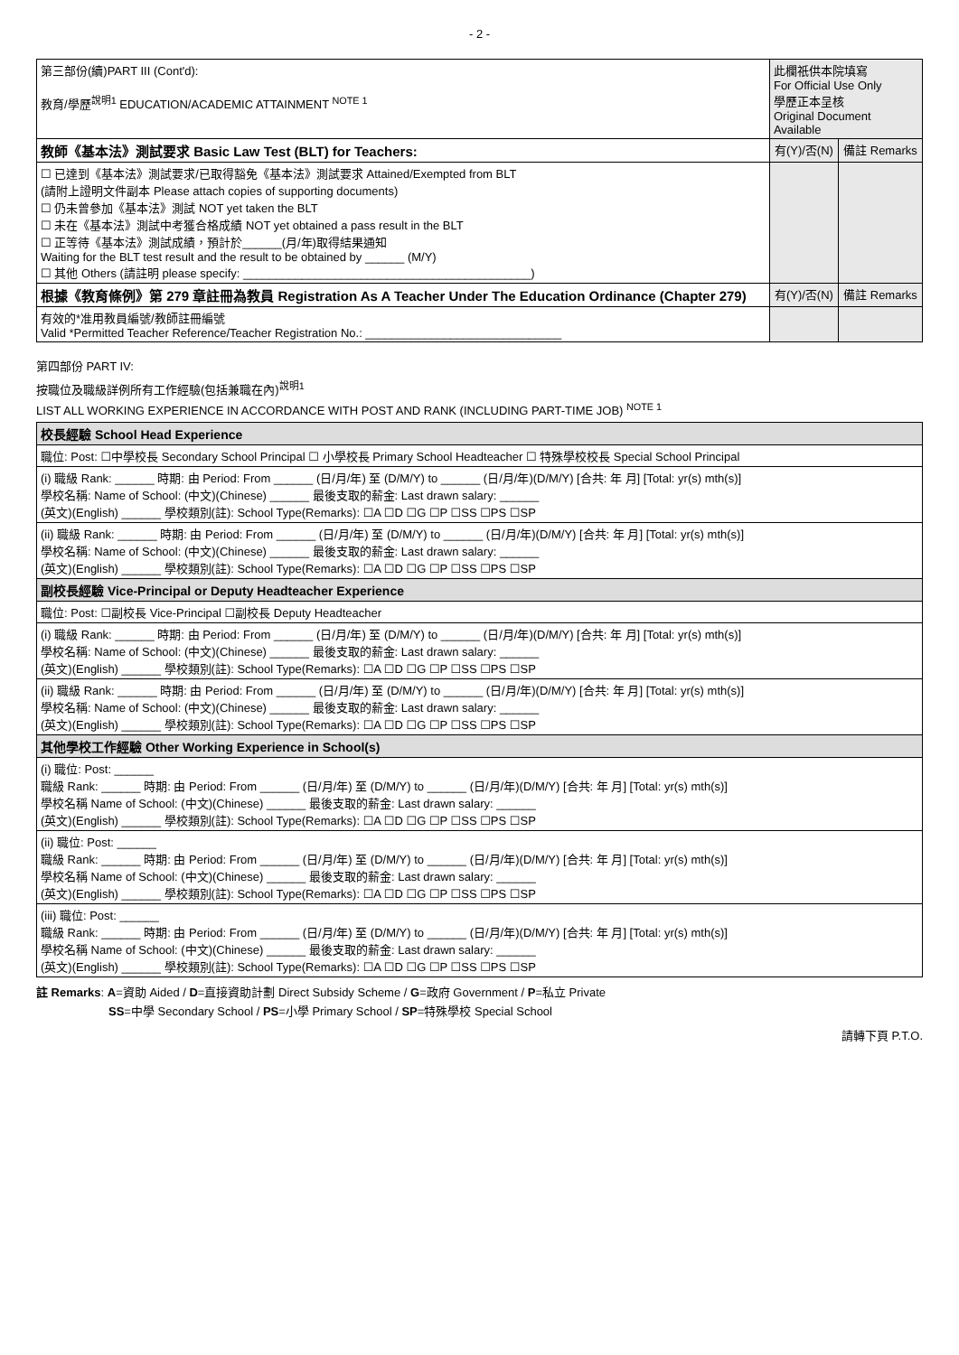- 2 -
| 第三部份(續)PART III (Cont'd): 教育/學歷<sup>說明1</sup> EDUCATION/ACADEMIC ATTAINMENT <sup>NOTE 1</sup> | 此欄祇供本院填寫 For Official Use Only 學歷正本呈核 Original Document Available | |
| 教師《基本法》測試要求 Basic Law Test (BLT) for Teachers: | 有(Y)/否(N) | 備註 Remarks |
| ☐ 已達到《基本法》測試要求/已取得豁免《基本法》測試要求 Attained/Exempted from BLT (請附上證明文件副本 Please attach copies of supporting documents) ☐ 仍未曾參加《基本法》測試 NOT yet taken the BLT ☐ 未在《基本法》測試中考獲合格成績 NOT yet obtained a pass result in the BLT ☐ 正等待《基本法》測試成績，預計於______(月/年)取得結果通知 Waiting for the BLT test result and the result to be obtained by ______ (M/Y) ☐ 其他 Others (請註明 please specify: ____________________________________________) | | |
| 根據《教育條例》第 279 章註冊為教員 Registration As A Teacher Under The Education Ordinance (Chapter 279) | 有(Y)/否(N) | 備註 Remarks |
| 有效的*准用教員編號/教師註冊編號 Valid *Permitted Teacher Reference/Teacher Registration No.: ______________________________ | | |
第四部份 PART IV:
按職位及職級詳例所有工作經驗(包括兼職在內)<sup>說明1</sup>
LIST ALL WORKING EXPERIENCE IN ACCORDANCE WITH POST AND RANK (INCLUDING PART-TIME JOB) <sup>NOTE 1</sup>
| 校長經驗 School Head Experience |
| 職位: Post: ☐中學校長 Secondary School Principal ☐ 小學校長 Primary School Headteacher ☐ 特殊學校校長 Special School Principal |
| (i) 職級 Rank: ______ 時期: 由 Period: From ______ (日/月/年) 至 (D/M/Y) to ______ (日/月/年)(D/M/Y) [合共: 年 月] [Total: yr(s) mth(s)] 學校名稱: Name of School: (中文)(Chinese) ______ 最後支取的薪金: Last drawn salary: ______ (英文)(English) ______ 學校類別(註): School Type(Remarks): ☐A ☐D ☐G ☐P ☐SS ☐PS ☐SP |
| (ii) 職級 Rank: ______ 時期: 由 Period: From ______ (日/月/年) 至 (D/M/Y) to ______ (日/月/年)(D/M/Y) [合共: 年 月] [Total: yr(s) mth(s)] 學校名稱: Name of School: (中文)(Chinese) ______ 最後支取的薪金: Last drawn salary: ______ (英文)(English) ______ 學校類別(註): School Type(Remarks): ☐A ☐D ☐G ☐P ☐SS ☐PS ☐SP |
| 副校長經驗 Vice-Principal or Deputy Headteacher Experience |
| 職位: Post: ☐副校長 Vice-Principal ☐副校長 Deputy Headteacher |
| (i) 職級 Rank: ______ 時期: 由 Period: From ______ (日/月/年) 至 (D/M/Y) to ______ (日/月/年)(D/M/Y) [合共: 年 月] [Total: yr(s) mth(s)] 學校名稱: Name of School: (中文)(Chinese) ______ 最後支取的薪金: Last drawn salary: ______ (英文)(English) ______ 學校類別(註): School Type(Remarks): ☐A ☐D ☐G ☐P ☐SS ☐PS ☐SP |
| (ii) 職級 Rank: ______ 時期: 由 Period: From ______ (日/月/年) 至 (D/M/Y) to ______ (日/月/年)(D/M/Y) [合共: 年 月] [Total: yr(s) mth(s)] 學校名稱: Name of School: (中文)(Chinese) ______ 最後支取的薪金: Last drawn salary: ______ (英文)(English) ______ 學校類別(註): School Type(Remarks): ☐A ☐D ☐G ☐P ☐SS ☐PS ☐SP |
| 其他學校工作經驗 Other Working Experience in School(s) |
| (i) 職位: Post: ______ 職級 Rank: ______ 時期: 由 Period: From ______ (日/月/年) 至 (D/M/Y) to ______ (日/月/年)(D/M/Y) [合共: 年 月] [Total: yr(s) mth(s)] 學校名稱 Name of School: (中文)(Chinese) ______ 最後支取的薪金: Last drawn salary: ______ (英文)(English) ______ 學校類別(註): School Type(Remarks): ☐A ☐D ☐G ☐P ☐SS ☐PS ☐SP |
| (ii) 職位: Post: ______ 職級 Rank: ______ 時期: 由 Period: From ______ (日/月/年) 至 (D/M/Y) to ______ (日/月/年)(D/M/Y) [合共: 年 月] [Total: yr(s) mth(s)] 學校名稱 Name of School: (中文)(Chinese) ______ 最後支取的薪金: Last drawn salary: ______ (英文)(English) ______ 學校類別(註): School Type(Remarks): ☐A ☐D ☐G ☐P ☐SS ☐PS ☐SP |
| (iii) 職位: Post: ______ 職級 Rank: ______ 時期: 由 Period: From ______ (日/月/年) 至 (D/M/Y) to ______ (日/月/年)(D/M/Y) [合共: 年 月] [Total: yr(s) mth(s)] 學校名稱 Name of School: (中文)(Chinese) ______ 最後支取的薪金: Last drawn salary: ______ (英文)(English) ______ 學校類別(註): School Type(Remarks): ☐A ☐D ☐G ☐P ☐SS ☐PS ☐SP |
註 Remarks: A=資助 Aided / D=直接資助計劃 Direct Subsidy Scheme / G=政府 Government / P=私立 Private
SS=中學 Secondary School / PS=小學 Primary School / SP=特殊學校 Special School
請轉下頁 P.T.O.